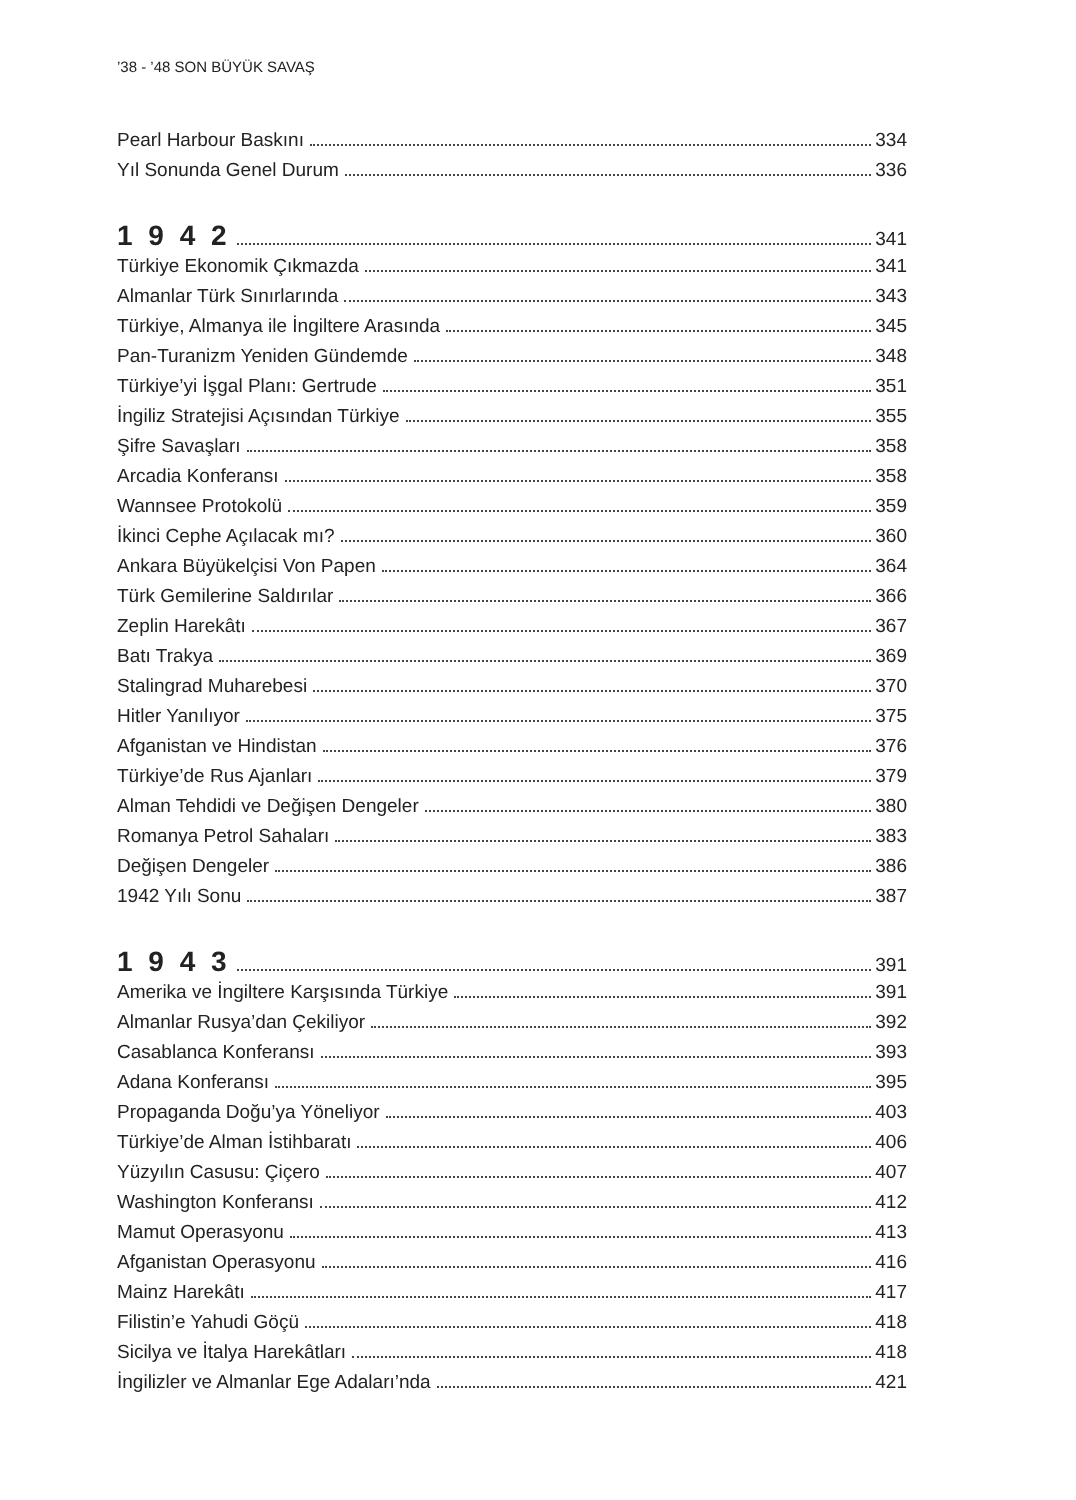’38 - ’48 SON BÜYÜK SAVAŞ
Pearl Harbour Baskını 334
Yıl Sonunda Genel Durum 336
1 9 4 2 341
Türkiye Ekonomik Çıkmazda 341
Almanlar Türk Sınırlarında 343
Türkiye, Almanya ile İngiltere Arasında 345
Pan-Turanizm Yeniden Gündemde 348
Türkiye’yi İşgal Planı: Gertrude 351
İngiliz Stratejisi Açısından Türkiye 355
Şifre Savaşları 358
Arcadia Konferansı 358
Wannsee Protokolü 359
İkinci Cephe Açılacak mı? 360
Ankara Büyükelçisi Von Papen 364
Türk Gemilerine Saldırılar 366
Zeplin Harekâtı 367
Batı Trakya 369
Stalingrad Muharebesi 370
Hitler Yanılıyor 375
Afganistan ve Hindistan 376
Türkiye’de Rus Ajanları 379
Alman Tehdidi ve Değişen Dengeler 380
Romanya Petrol Sahaları 383
Değişen Dengeler 386
1942 Yılı Sonu 387
1 9 4 3 391
Amerika ve İngiltere Karşısında Türkiye 391
Almanlar Rusya’dan Çekiliyor 392
Casablanca Konferansı 393
Adana Konferansı 395
Propaganda Doğu’ya Yöneliyor 403
Türkiye’de Alman İstihbaratı 406
Yüzyılın Casusu: Çiçero 407
Washington Konferansı 412
Mamut Operasyonu 413
Afganistan Operasyonu 416
Mainz Harekâtı 417
Filistin’e Yahudi Göçü 418
Sicilya ve İtalya Harekâtları 418
İngilizler ve Almanlar Ege Adaları’nda 421